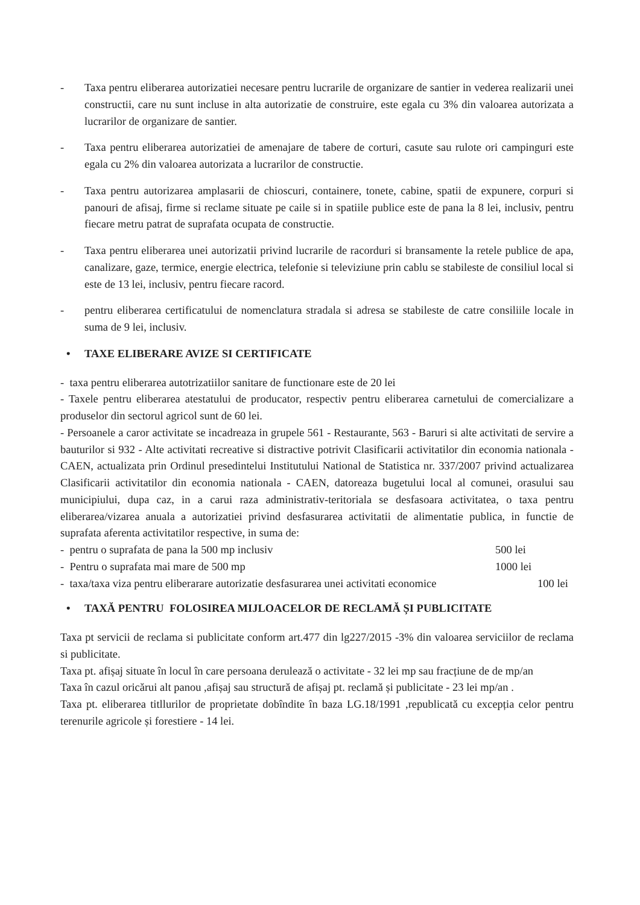- Taxa pentru eliberarea autorizatiei necesare pentru lucrarile de organizare de santier in vederea realizarii unei constructii, care nu sunt incluse in alta autorizatie de construire, este egala cu 3% din valoarea autorizata a lucrarilor de organizare de santier.
- Taxa pentru eliberarea autorizatiei de amenajare de tabere de corturi, casute sau rulote ori campinguri este egala cu 2% din valoarea autorizata a lucrarilor de constructie.
- Taxa pentru autorizarea amplasarii de chioscuri, containere, tonete, cabine, spatii de expunere, corpuri si panouri de afisaj, firme si reclame situate pe caile si in spatiile publice este de pana la 8 lei, inclusiv, pentru fiecare metru patrat de suprafata ocupata de constructie.
- Taxa pentru eliberarea unei autorizatii privind lucrarile de racorduri si bransamente la retele publice de apa, canalizare, gaze, termice, energie electrica, telefonie si televiziune prin cablu se stabileste de consiliul local si este de 13 lei, inclusiv, pentru fiecare racord.
- pentru eliberarea certificatului de nomenclatura stradala si adresa se stabileste de catre consiliile locale in suma de 9 lei, inclusiv.
• TAXE ELIBERARE AVIZE SI CERTIFICATE
- taxa pentru eliberarea autotrizatiilor sanitare de functionare este de 20 lei
- Taxele pentru eliberarea atestatului de producator, respectiv pentru eliberarea carnetului de comercializare a produselor din sectorul agricol sunt de 60 lei.
- Persoanele a caror activitate se incadreaza in grupele 561 - Restaurante, 563 - Baruri si alte activitati de servire a bauturilor si 932 - Alte activitati recreative si distractive potrivit Clasificarii activitatilor din economia nationala - CAEN, actualizata prin Ordinul presedintelui Institutului National de Statistica nr. 337/2007 privind actualizarea Clasificarii activitatilor din economia nationala - CAEN, datoreaza bugetului local al comunei, orasului sau municipiului, dupa caz, in a carui raza administrativ-teritoriala se desfasoara activitatea, o taxa pentru eliberarea/vizarea anuala a autorizatiei privind desfasurarea activitatii de alimentatie publica, in functie de suprafata aferenta activitatilor respective, in suma de:
- pentru o suprafata de pana la 500 mp inclusiv 500 lei
- Pentru o suprafata mai mare de 500 mp 1000 lei
- taxa/taxa viza pentru eliberarare autorizatie desfasurarea unei activitati economice 100 lei
• TAXĂ PENTRU FOLOSIREA MIJLOACELOR DE RECLAMĂ ȘI PUBLICITATE
Taxa pt servicii de reclama si publicitate conform art.477 din lg227/2015 -3% din valoarea serviciilor de reclama si publicitate.
Taxa pt. afișaj situate în locul în care persoana derulează o activitate - 32 lei mp sau fracțiune de de mp/an
Taxa în cazul oricărui alt panou ,afișaj sau structură de afișaj pt. reclamă și publicitate - 23 lei mp/an .
Taxa pt. eliberarea titllurilor de proprietate dobîndite în baza LG.18/1991 ,republicată cu excepția celor pentru terenurile agricole și forestiere - 14 lei.